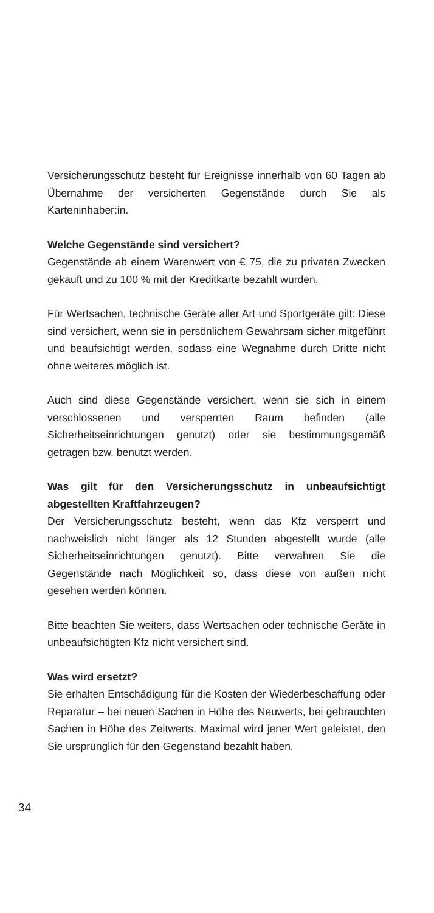Versicherungsschutz besteht für Ereignisse innerhalb von 60 Tagen ab Übernahme der versicherten Gegenstände durch Sie als Karteninhaber:in.
Welche Gegenstände sind versichert?
Gegenstände ab einem Warenwert von € 75, die zu privaten Zwecken gekauft und zu 100 % mit der Kreditkarte bezahlt wurden.
Für Wertsachen, technische Geräte aller Art und Sportgeräte gilt: Diese sind versichert, wenn sie in persönlichem Gewahrsam sicher mitgeführt und beaufsichtigt werden, sodass eine Wegnahme durch Dritte nicht ohne weiteres möglich ist.
Auch sind diese Gegenstände versichert, wenn sie sich in einem verschlossenen und versperrten Raum befinden (alle Sicherheitseinrichtungen genutzt) oder sie bestimmungsgemäß getragen bzw. benutzt werden.
Was gilt für den Versicherungsschutz in unbeaufsichtigt abgestellten Kraftfahrzeugen?
Der Versicherungsschutz besteht, wenn das Kfz versperrt und nachweislich nicht länger als 12 Stunden abgestellt wurde (alle Sicherheitseinrichtungen genutzt). Bitte verwahren Sie die Gegenstände nach Möglichkeit so, dass diese von außen nicht gesehen werden können.
Bitte beachten Sie weiters, dass Wertsachen oder technische Geräte in unbeaufsichtigten Kfz nicht versichert sind.
Was wird ersetzt?
Sie erhalten Entschädigung für die Kosten der Wiederbeschaffung oder Reparatur – bei neuen Sachen in Höhe des Neuwerts, bei gebrauchten Sachen in Höhe des Zeitwerts. Maximal wird jener Wert geleistet, den Sie ursprünglich für den Gegenstand bezahlt haben.
34